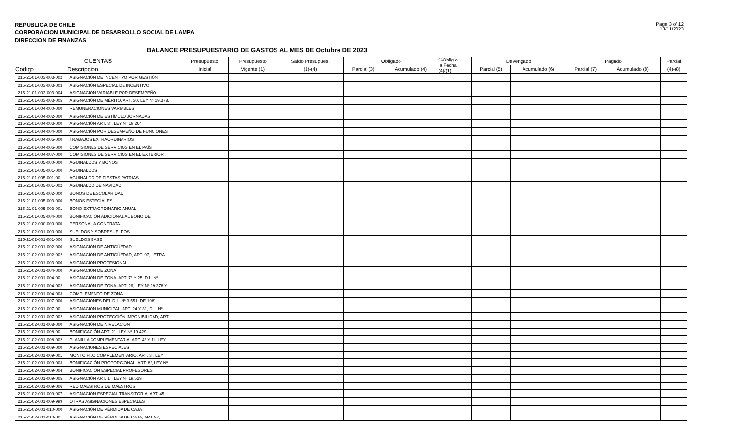REPUBLICA DE CHILE
CORPORACION MUNICIPAL DE DESARROLLO SOCIAL DE LAMPA
DIRECCION DE FINANZAS
Page 3 of 12
13/11/2023
BALANCE PRESUPUESTARIO DE GASTOS AL MES DE Octubre DE 2023
| CUENTAS | | Presupuesto | Presupuesto | Saldo Presupues. | Obligado | | %Oblig a la Fecha (4)/(1) | Devengado | | Pagado | | Parcial |
| --- | --- | --- | --- | --- | --- | --- | --- | --- | --- | --- | --- | --- |
| Codigo | Descripcion | Inicial | Vigente (1) | (1)-(4) | Parcial (3) | Acumulado (4) | | Parcial (5) | Acumulado (6) | Parcial (7) | Acumulado (8) | (4)-(8) |
| 215-21-01-003-003-002 | ASIGNACIÓN DE INCENTIVO POR GESTIÓN | | | | | | | | | | | |
| 215-21-01-003-003-003 | ASIGNACIÓN ESPECIAL DE INCENTIVO | | | | | | | | | | | |
| 215-21-01-003-003-004 | ASIGNACIÓN VARIABLE POR DESEMPEÑO | | | | | | | | | | | |
| 215-21-01-003-003-005 | ASIGNACIÓN DE MÉRITO, ART. 30, LEY Nº 19.378, | | | | | | | | | | | |
| 215-21-01-004-000-000 | REMUNERACIONES VARIABLES | | | | | | | | | | | |
| 215-21-01-004-002-000 | ASIGNACIÓN DE ESTÍMULO JORNADAS | | | | | | | | | | | |
| 215-21-01-004-003-000 | ASIGNACIÓN ART. 3°, LEY N° 19.264 | | | | | | | | | | | |
| 215-21-01-004-004-000 | ASIGNACIÓN POR DESEMPEÑO DE FUNCIONES | | | | | | | | | | | |
| 215-21-01-004-005-000 | TRABAJOS EXTRAORDINARIOS | | | | | | | | | | | |
| 215-21-01-004-006-000 | COMISIONES DE SERVICIOS EN EL PAÍS | | | | | | | | | | | |
| 215-21-01-004-007-000 | COMISIONES DE SERVICIOS EN EL EXTERIOR | | | | | | | | | | | |
| 215-21-01-005-000-000 | AGUINALDOS Y BONOS | | | | | | | | | | | |
| 215-21-01-005-001-000 | AGUINALDOS | | | | | | | | | | | |
| 215-21-01-005-001-001 | AGUINALDO DE FIESTAS PATRIAS | | | | | | | | | | | |
| 215-21-01-005-001-002 | AGUINALDO DE NAVIDAD | | | | | | | | | | | |
| 215-21-01-005-002-000 | BONOS DE ESCOLARIDAD | | | | | | | | | | | |
| 215-21-01-005-003-000 | BONOS ESPECIALES | | | | | | | | | | | |
| 215-21-01-005-003-001 | BONO EXTRAORDINARIO ANUAL | | | | | | | | | | | |
| 215-21-01-005-004-000 | BONIFICACIÓN ADICIONAL AL BONO DE | | | | | | | | | | | |
| 215-21-02-000-000-000 | PERSONAL A CONTRATA | | | | | | | | | | | |
| 215-21-02-001-000-000 | SUELDOS Y SOBRESUELDOS | | | | | | | | | | | |
| 215-21-02-001-001-000 | SUELDOS BASE | | | | | | | | | | | |
| 215-21-02-001-002-000 | ASIGNACIÓN DE ANTIGÜEDAD | | | | | | | | | | | |
| 215-21-02-001-002-002 | ASIGNACIÓN DE ANTIGÜEDAD, ART. 97, LETRA | | | | | | | | | | | |
| 215-21-02-001-003-000 | ASIGNACIÓN PROFESIONAL | | | | | | | | | | | |
| 215-21-02-001-004-000 | ASIGNACIÓN DE ZONA | | | | | | | | | | | |
| 215-21-02-001-004-001 | ASIGNACIÓN DE ZONA, ART. 7° Y 25, D.L. Nº | | | | | | | | | | | |
| 215-21-02-001-004-002 | ASIGNACIÓN DE ZONA, ART. 26, LEY Nº 19.378 Y | | | | | | | | | | | |
| 215-21-02-001-004-003 | COMPLEMENTO DE ZONA | | | | | | | | | | | |
| 215-21-02-001-007-000 | ASIGNACIONES DEL D.L. Nº 3.551, DE 1981 | | | | | | | | | | | |
| 215-21-02-001-007-001 | ASIGNACIÓN MUNICIPAL, ART. 24 Y 31, D.L. Nº | | | | | | | | | | | |
| 215-21-02-001-007-002 | ASIGNACIÓN PROTECCIÓN IMPONIBILIDAD, ART. | | | | | | | | | | | |
| 215-21-02-001-008-000 | ASIGNACIÓN DE NIVELACIÓN | | | | | | | | | | | |
| 215-21-02-001-008-001 | BONIFICACIÓN ART. 21, LEY Nº 19.429 | | | | | | | | | | | |
| 215-21-02-001-008-002 | PLANILLA COMPLEMENTARIA, ART. 4° Y 11, LEY | | | | | | | | | | | |
| 215-21-02-001-009-000 | ASIGNACIONES ESPECIALES | | | | | | | | | | | |
| 215-21-02-001-009-001 | MONTO FIJO COMPLEMENTARIO, ART. 3°, LEY | | | | | | | | | | | |
| 215-21-02-001-009-003 | BONIFICACIÓN PROPORCIONAL, ART. 8°, LEY Nº | | | | | | | | | | | |
| 215-21-02-001-009-004 | BONIFICACIÓN ESPECIAL PROFESORES | | | | | | | | | | | |
| 215-21-02-001-009-005 | ASIGNACIÓN ART. 1°, LEY Nº 19.529 | | | | | | | | | | | |
| 215-21-02-001-009-006 | RED MAESTROS DE MAESTROS | | | | | | | | | | | |
| 215-21-02-001-009-007 | ASIGNACIÓN ESPECIAL TRANSITORIA, ART. 45, | | | | | | | | | | | |
| 215-21-02-001-009-999 | OTRAS ASIGNACIONES ESPECIALES | | | | | | | | | | | |
| 215-21-02-001-010-000 | ASIGNACIÓN DE PÉRDIDA DE CAJA | | | | | | | | | | | |
| 215-21-02-001-010-001 | ASIGNACIÓN DE PÉRDIDA DE CAJA, ART. 97, | | | | | | | | | | | |